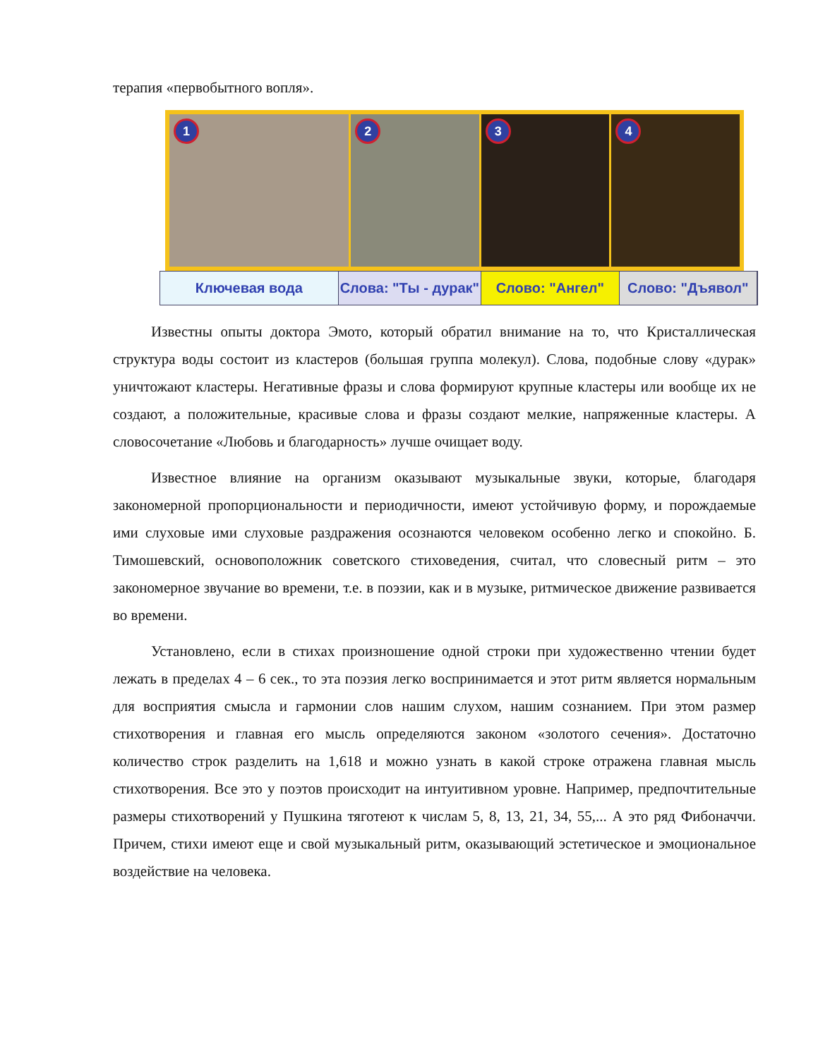терапия «первобытного вопля».
1
2
3
4
Ключевая вода Слова: "Ты - дурак" Слово: "Ангел" Слово: "Дъявол"
Известны опыты доктора Эмото, который обратил внимание на то, что Кристаллическая структура воды состоит из кластеров (большая группа молекул). Слова, подобные слову «дурак» уничтожают кластеры. Негативные фразы и слова формируют крупные кластеры или вообще их не создают, а положительные, красивые слова и фразы создают мелкие, напряженные кластеры. А словосочетание «Любовь и благодарность» лучше очищает воду.
Известное влияние на организм оказывают музыкальные звуки, которые, благодаря закономерной пропорциональности и периодичности, имеют устойчивую форму, и порождаемые ими слуховые ими слуховые раздражения осознаются человеком особенно легко и спокойно. Б. Тимошевский, основоположник советского стиховедения, считал, что словесный ритм – это закономерное звучание во времени, т.е. в поэзии, как и в музыке, ритмическое движение развивается во времени.
Установлено, если в стихах произношение одной строки при художественно чтении будет лежать в пределах 4 – 6 сек., то эта поэзия легко воспринимается и этот ритм является нормальным для восприятия смысла и гармонии слов нашим слухом, нашим сознанием. При этом размер стихотворения и главная его мысль определяются законом «золотого сечения». Достаточно количество строк разделить на 1,618 и можно узнать в какой строке отражена главная мысль стихотворения. Все это у поэтов происходит на интуитивном уровне. Например, предпочтительные размеры стихотворений у Пушкина тяготеют к числам 5, 8, 13, 21, 34, 55,... А это ряд Фибоначчи. Причем, стихи имеют еще и свой музыкальный ритм, оказывающий эстетическое и эмоциональное воздействие на человека.